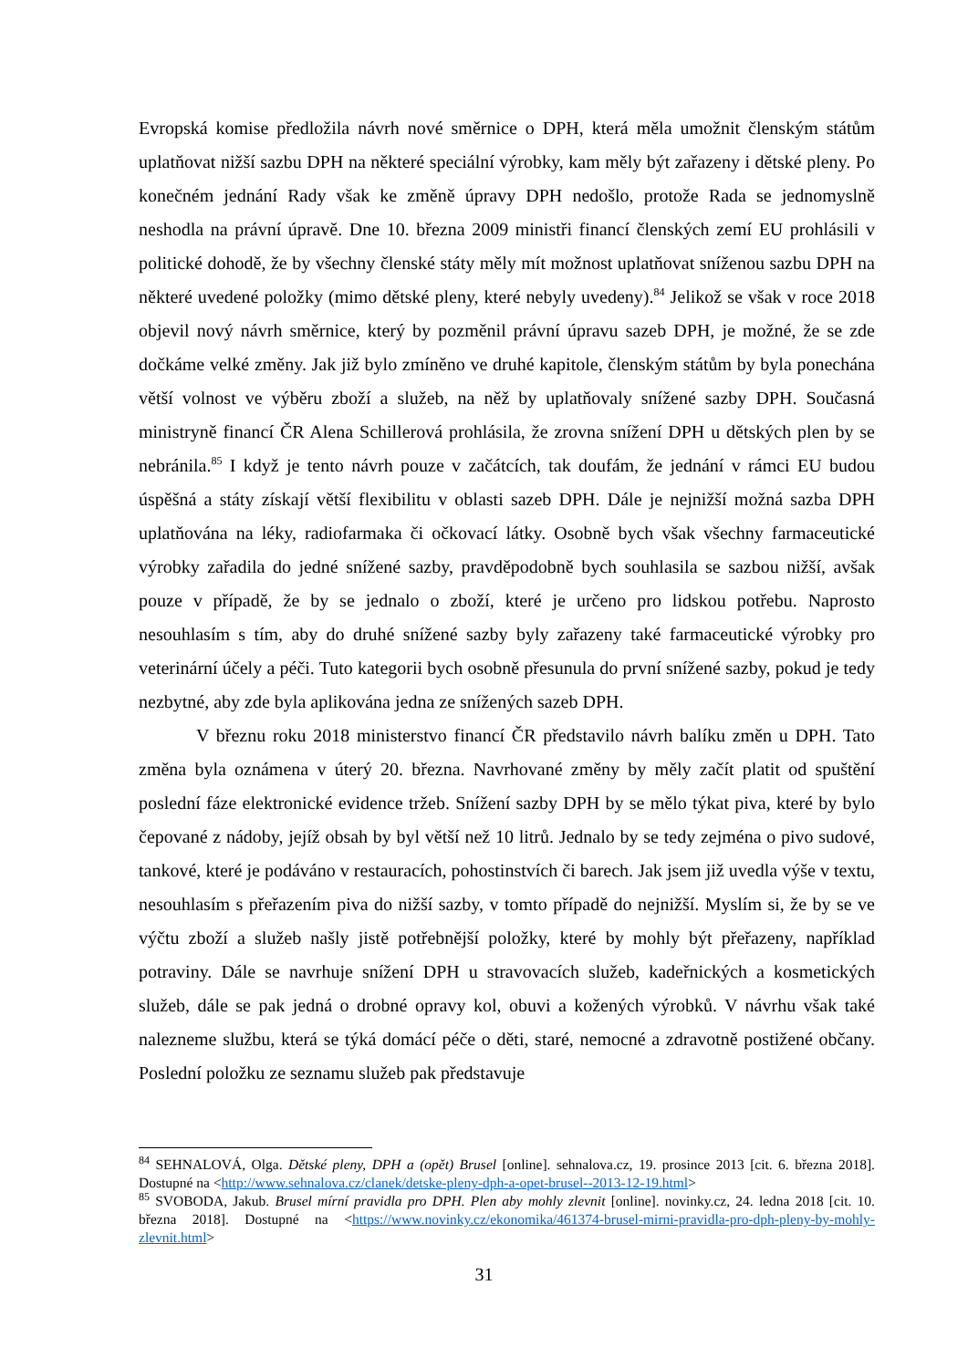Evropská komise předložila návrh nové směrnice o DPH, která měla umožnit členským státům uplatňovat nižší sazbu DPH na některé speciální výrobky, kam měly být zařazeny i dětské pleny. Po konečném jednání Rady však ke změně úpravy DPH nedošlo, protože Rada se jednomyslně neshodla na právní úpravě. Dne 10. března 2009 ministři financí členských zemí EU prohlásili v politické dohodě, že by všechny členské státy měly mít možnost uplatňovat sníženou sazbu DPH na některé uvedené položky (mimo dětské pleny, které nebyly uvedeny).<sup>84</sup> Jelikož se však v roce 2018 objevil nový návrh směrnice, který by pozměnil právní úpravu sazeb DPH, je možné, že se zde dočkáme velké změny. Jak již bylo zmíněno ve druhé kapitole, členským státům by byla ponechána větší volnost ve výběru zboží a služeb, na něž by uplatňovaly snížené sazby DPH. Současná ministryně financí ČR Alena Schillerová prohlásila, že zrovna snížení DPH u dětských plen by se nebránila.<sup>85</sup> I když je tento návrh pouze v začátcích, tak doufám, že jednání v rámci EU budou úspěšná a státy získají větší flexibilitu v oblasti sazeb DPH. Dále je nejnižší možná sazba DPH uplatňována na léky, radiofarmaka či očkovací látky. Osobně bych však všechny farmaceutické výrobky zařadila do jedné snížené sazby, pravděpodobně bych souhlasila se sazbou nižší, avšak pouze v případě, že by se jednalo o zboží, které je určeno pro lidskou potřebu. Naprosto nesouhlasím s tím, aby do druhé snížené sazby byly zařazeny také farmaceutické výrobky pro veterinární účely a péči. Tuto kategorii bych osobně přesunula do první snížené sazby, pokud je tedy nezbytné, aby zde byla aplikována jedna ze snížených sazeb DPH.
V březnu roku 2018 ministerstvo financí ČR představilo návrh balíku změn u DPH. Tato změna byla oznámena v úterý 20. března. Navrhované změny by měly začít platit od spuštění poslední fáze elektronické evidence tržeb. Snížení sazby DPH by se mělo týkat piva, které by bylo čepované z nádoby, jejíž obsah by byl větší než 10 litrů. Jednalo by se tedy zejména o pivo sudové, tankové, které je podáváno v restauracích, pohostinstvích či barech. Jak jsem již uvedla výše v textu, nesouhlasím s přeřazením piva do nižší sazby, v tomto případě do nejnižší. Myslím si, že by se ve výčtu zboží a služeb našly jistě potřebnější položky, které by mohly být přeřazeny, například potraviny. Dále se navrhuje snížení DPH u stravovacích služeb, kadeřnických a kosmetických služeb, dále se pak jedná o drobné opravy kol, obuvi a kožených výrobků. V návrhu však také nalezneme službu, která se týká domácí péče o děti, staré, nemocné a zdravotně postižené občany. Poslední položku ze seznamu služeb pak představuje
<sup>84</sup> SEHNALOVÁ, Olga. Dětské pleny, DPH a (opět) Brusel [online]. sehnalova.cz, 19. prosince 2013 [cit. 6. března 2018]. Dostupné na <http://www.sehnalova.cz/clanek/detske-pleny-dph-a-opet-brusel--2013-12-19.html>
<sup>85</sup> SVOBODA, Jakub. Brusel mírní pravidla pro DPH. Plen aby mohly zlevnit [online]. novinky.cz, 24. ledna 2018 [cit. 10. března 2018]. Dostupné na <https://www.novinky.cz/ekonomika/461374-brusel-mirni-pravidla-pro-dph-pleny-by-mohly-zlevnit.html>
31